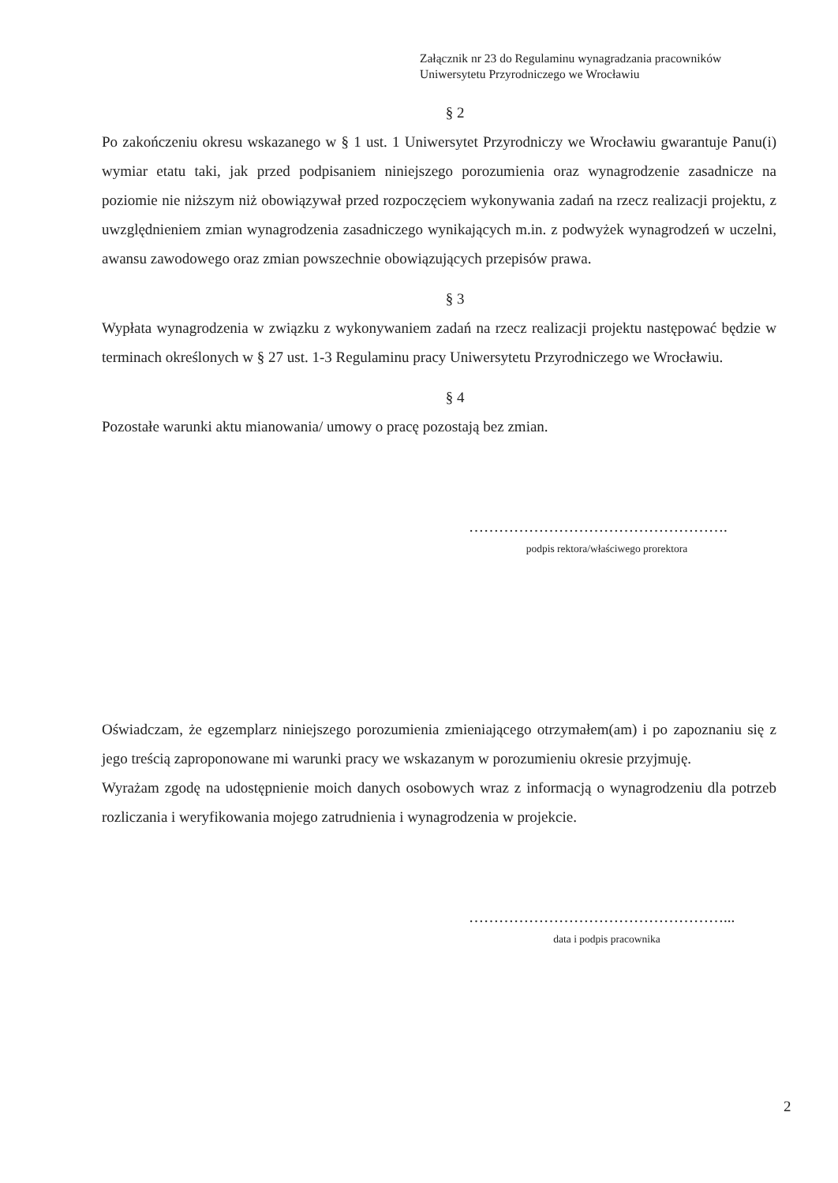Załącznik nr 23 do Regulaminu wynagradzania pracowników
Uniwersytetu Przyrodniczego we Wrocławiu
§ 2
Po zakończeniu okresu wskazanego w § 1 ust. 1 Uniwersytet Przyrodniczy we Wrocławiu gwarantuje Panu(i) wymiar etatu taki, jak przed podpisaniem niniejszego porozumienia oraz wynagrodzenie zasadnicze na poziomie nie niższym niż obowiązywał przed rozpoczęciem wykonywania zadań na rzecz realizacji projektu, z uwzględnieniem zmian wynagrodzenia zasadniczego wynikających m.in. z podwyżek wynagrodzeń w uczelni, awansu zawodowego oraz zmian powszechnie obowiązujących przepisów prawa.
§ 3
Wypłata wynagrodzenia w związku z wykonywaniem zadań na rzecz realizacji projektu następować będzie w terminach określonych w § 27 ust. 1-3 Regulaminu pracy Uniwersytetu Przyrodniczego we Wrocławiu.
§ 4
Pozostałe warunki aktu mianowania/ umowy o pracę pozostają bez zmian.
…………………………………………….
podpis rektora/właściwego prorektora
Oświadczam, że egzemplarz niniejszego porozumienia zmieniającego otrzymałem(am) i po zapoznaniu się z jego treścią zaproponowane mi warunki pracy we wskazanym w porozumieniu okresie przyjmuję.
Wyrażam zgodę na udostępnienie moich danych osobowych wraz z informacją o wynagrodzeniu dla potrzeb rozliczania i weryfikowania mojego zatrudnienia i wynagrodzenia w projekcie.
……………………………………………...
data i podpis pracownika
2